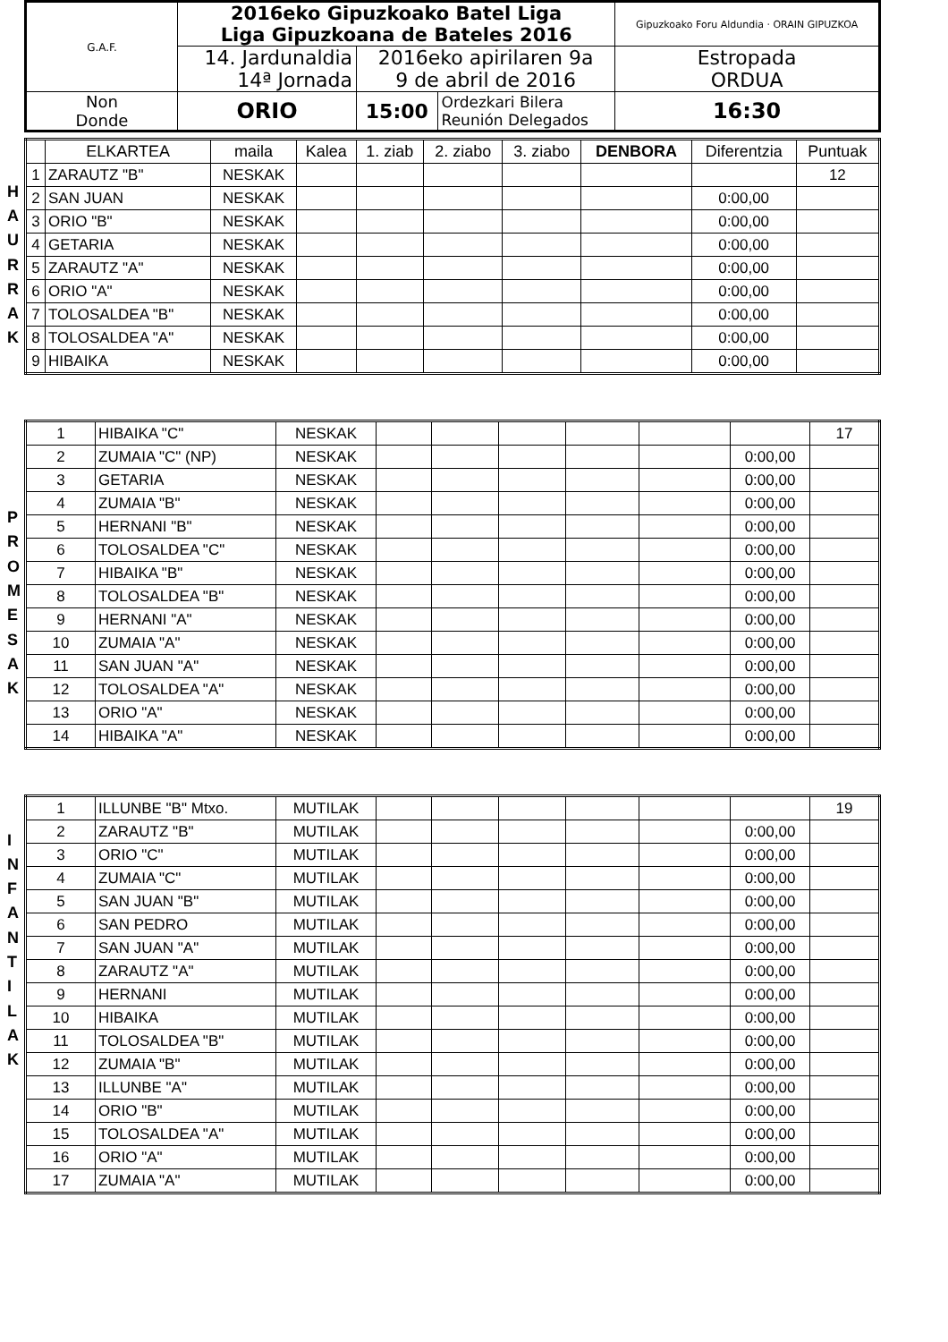| G.A.F. | 2016eko Gipuzkoako Batel Liga Liga Gipuzkoana de Bateles 2016 | | | Gipuzkoako Foru Aldundia · ORAIN GIPUZKOA |
| | 14. Jardunaldia 14ª Jornada | 2016eko apirilaren 9a 9 de abril de 2016 | | Estropada ORDUA |
| Non Donde | ORIO | 15:00 | Ordezkari Bilera Reunión Delegados | 16:30 |
HAURRAK
| | ELKARTEA | maila | Kalea | 1. ziab | 2. ziabo | 3. ziabo | DENBORA | Diferentzia | Puntuak |
| --- | --- | --- | --- | --- | --- | --- | --- | --- | --- |
| 1 | ZARAUTZ "B" | NESKAK | | | | | | | 12 |
| 2 | SAN JUAN | NESKAK | | | | | | 0:00,00 | |
| 3 | ORIO "B" | NESKAK | | | | | | 0:00,00 | |
| 4 | GETARIA | NESKAK | | | | | | 0:00,00 | |
| 5 | ZARAUTZ "A" | NESKAK | | | | | | 0:00,00 | |
| 6 | ORIO "A" | NESKAK | | | | | | 0:00,00 | |
| 7 | TOLOSALDEA "B" | NESKAK | | | | | | 0:00,00 | |
| 8 | TOLOSALDEA "A" | NESKAK | | | | | | 0:00,00 | |
| 9 | HIBAIKA | NESKAK | | | | | | 0:00,00 | |
PROMESAK
| 1 | HIBAIKA "C" | NESKAK | | | | | | | 17 |
| 2 | ZUMAIA "C" (NP) | NESKAK | | | | | | 0:00,00 | |
| 3 | GETARIA | NESKAK | | | | | | 0:00,00 | |
| 4 | ZUMAIA "B" | NESKAK | | | | | | 0:00,00 | |
| 5 | HERNANI "B" | NESKAK | | | | | | 0:00,00 | |
| 6 | TOLOSALDEA "C" | NESKAK | | | | | | 0:00,00 | |
| 7 | HIBAIKA "B" | NESKAK | | | | | | 0:00,00 | |
| 8 | TOLOSALDEA "B" | NESKAK | | | | | | 0:00,00 | |
| 9 | HERNANI "A" | NESKAK | | | | | | 0:00,00 | |
| 10 | ZUMAIA "A" | NESKAK | | | | | | 0:00,00 | |
| 11 | SAN JUAN "A" | NESKAK | | | | | | 0:00,00 | |
| 12 | TOLOSALDEA "A" | NESKAK | | | | | | 0:00,00 | |
| 13 | ORIO "A" | NESKAK | | | | | | 0:00,00 | |
| 14 | HIBAIKA "A" | NESKAK | | | | | | 0:00,00 | |
INFANTILAK
| 1 | ILLUNBE "B" Mtxo. | MUTILAK | | | | | | | 19 |
| 2 | ZARAUTZ "B" | MUTILAK | | | | | | 0:00,00 | |
| 3 | ORIO "C" | MUTILAK | | | | | | 0:00,00 | |
| 4 | ZUMAIA "C" | MUTILAK | | | | | | 0:00,00 | |
| 5 | SAN JUAN "B" | MUTILAK | | | | | | 0:00,00 | |
| 6 | SAN PEDRO | MUTILAK | | | | | | 0:00,00 | |
| 7 | SAN JUAN "A" | MUTILAK | | | | | | 0:00,00 | |
| 8 | ZARAUTZ "A" | MUTILAK | | | | | | 0:00,00 | |
| 9 | HERNANI | MUTILAK | | | | | | 0:00,00 | |
| 10 | HIBAIKA | MUTILAK | | | | | | 0:00,00 | |
| 11 | TOLOSALDEA "B" | MUTILAK | | | | | | 0:00,00 | |
| 12 | ZUMAIA "B" | MUTILAK | | | | | | 0:00,00 | |
| 13 | ILLUNBE "A" | MUTILAK | | | | | | 0:00,00 | |
| 14 | ORIO "B" | MUTILAK | | | | | | 0:00,00 | |
| 15 | TOLOSALDEA "A" | MUTILAK | | | | | | 0:00,00 | |
| 16 | ORIO "A" | MUTILAK | | | | | | 0:00,00 | |
| 17 | ZUMAIA "A" | MUTILAK | | | | | | 0:00,00 | |